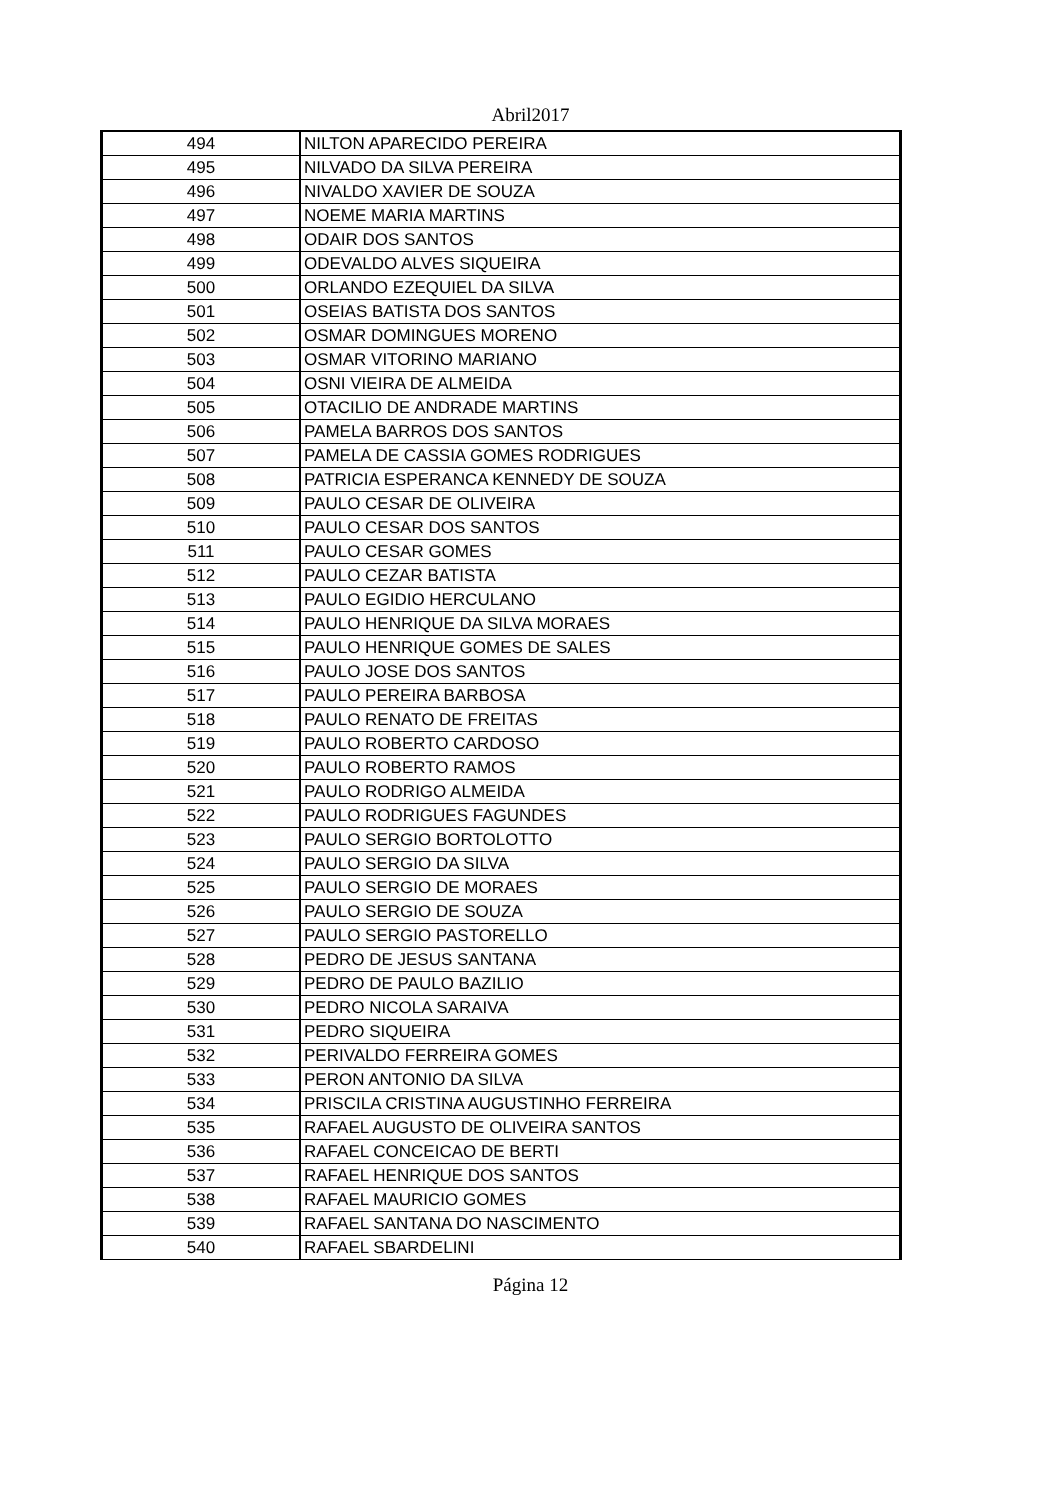Abril2017
| 494 | NILTON APARECIDO PEREIRA |
| 495 | NILVADO DA SILVA PEREIRA |
| 496 | NIVALDO XAVIER DE SOUZA |
| 497 | NOEME MARIA MARTINS |
| 498 | ODAIR DOS SANTOS |
| 499 | ODEVALDO ALVES SIQUEIRA |
| 500 | ORLANDO EZEQUIEL DA SILVA |
| 501 | OSEIAS BATISTA DOS SANTOS |
| 502 | OSMAR DOMINGUES MORENO |
| 503 | OSMAR VITORINO MARIANO |
| 504 | OSNI VIEIRA DE ALMEIDA |
| 505 | OTACILIO DE ANDRADE MARTINS |
| 506 | PAMELA BARROS DOS SANTOS |
| 507 | PAMELA DE CASSIA GOMES RODRIGUES |
| 508 | PATRICIA ESPERANCA KENNEDY DE SOUZA |
| 509 | PAULO CESAR DE OLIVEIRA |
| 510 | PAULO CESAR DOS SANTOS |
| 511 | PAULO CESAR GOMES |
| 512 | PAULO CEZAR BATISTA |
| 513 | PAULO EGIDIO HERCULANO |
| 514 | PAULO HENRIQUE DA SILVA MORAES |
| 515 | PAULO HENRIQUE GOMES DE SALES |
| 516 | PAULO JOSE DOS SANTOS |
| 517 | PAULO PEREIRA BARBOSA |
| 518 | PAULO RENATO DE FREITAS |
| 519 | PAULO ROBERTO CARDOSO |
| 520 | PAULO ROBERTO RAMOS |
| 521 | PAULO RODRIGO ALMEIDA |
| 522 | PAULO RODRIGUES FAGUNDES |
| 523 | PAULO SERGIO BORTOLOTTO |
| 524 | PAULO SERGIO DA SILVA |
| 525 | PAULO SERGIO DE MORAES |
| 526 | PAULO SERGIO DE SOUZA |
| 527 | PAULO SERGIO PASTORELLO |
| 528 | PEDRO DE JESUS SANTANA |
| 529 | PEDRO DE PAULO BAZILIO |
| 530 | PEDRO NICOLA SARAIVA |
| 531 | PEDRO SIQUEIRA |
| 532 | PERIVALDO FERREIRA GOMES |
| 533 | PERON ANTONIO DA SILVA |
| 534 | PRISCILA CRISTINA AUGUSTINHO FERREIRA |
| 535 | RAFAEL AUGUSTO DE OLIVEIRA SANTOS |
| 536 | RAFAEL CONCEICAO DE BERTI |
| 537 | RAFAEL HENRIQUE DOS SANTOS |
| 538 | RAFAEL MAURICIO GOMES |
| 539 | RAFAEL SANTANA DO NASCIMENTO |
| 540 | RAFAEL SBARDELINI |
Página 12